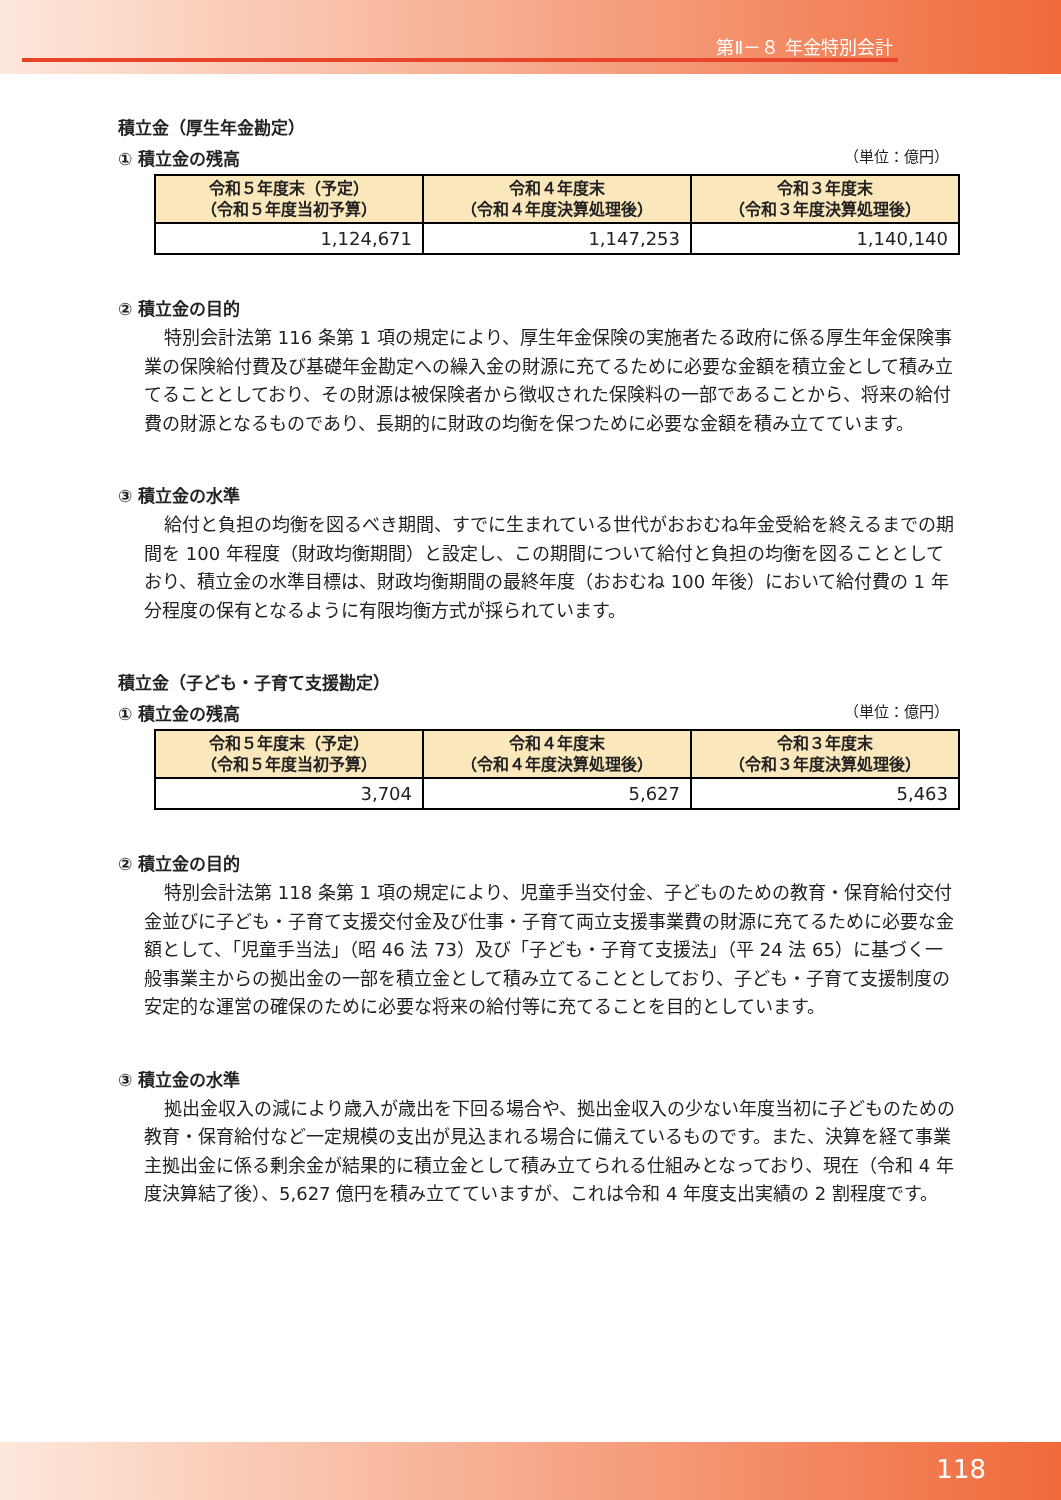第Ⅱ－８ 年金特別会計
積立金（厚生年金勘定）
① 積立金の残高 （単位：億円）
| 令和５年度末（予定） （令和５年度当初予算） | 令和４年度末 （令和４年度決算処理後） | 令和３年度末 （令和３年度決算処理後） |
| --- | --- | --- |
| 1,124,671 | 1,147,253 | 1,140,140 |
② 積立金の目的
特別会計法第 116 条第 1 項の規定により、厚生年金保険の実施者たる政府に係る厚生年金保険事業の保険給付費及び基礎年金勘定への繰入金の財源に充てるために必要な金額を積立金として積み立てることとしており、その財源は被保険者から徴収された保険料の一部であることから、将来の給付費の財源となるものであり、長期的に財政の均衡を保つために必要な金額を積み立てています。
③ 積立金の水準
給付と負担の均衡を図るべき期間、すでに生まれている世代がおおむね年金受給を終えるまでの期間を 100 年程度（財政均衡期間）と設定し、この期間について給付と負担の均衡を図ることとしており、積立金の水準目標は、財政均衡期間の最終年度（おおむね 100 年後）において給付費の 1 年分程度の保有となるように有限均衡方式が採られています。
積立金（子ども・子育て支援勘定）
① 積立金の残高 （単位：億円）
| 令和５年度末（予定） （令和５年度当初予算） | 令和４年度末 （令和４年度決算処理後） | 令和３年度末 （令和３年度決算処理後） |
| --- | --- | --- |
| 3,704 | 5,627 | 5,463 |
② 積立金の目的
特別会計法第 118 条第 1 項の規定により、児童手当交付金、子どものための教育・保育給付交付金並びに子ども・子育て支援交付金及び仕事・子育て両立支援事業費の財源に充てるために必要な金額として、「児童手当法」（昭 46 法 73）及び「子ども・子育て支援法」（平 24 法 65）に基づく一般事業主からの拠出金の一部を積立金として積み立てることとしており、子ども・子育て支援制度の安定的な運営の確保のために必要な将来の給付等に充てることを目的としています。
③ 積立金の水準
拠出金収入の減により歳入が歳出を下回る場合や、拠出金収入の少ない年度当初に子どものための教育・保育給付など一定規模の支出が見込まれる場合に備えているものです。また、決算を経て事業主拠出金に係る剰余金が結果的に積立金として積み立てられる仕組みとなっており、現在（令和 4 年度決算結了後）、5,627 億円を積み立てていますが、これは令和 4 年度支出実績の 2 割程度です。
118